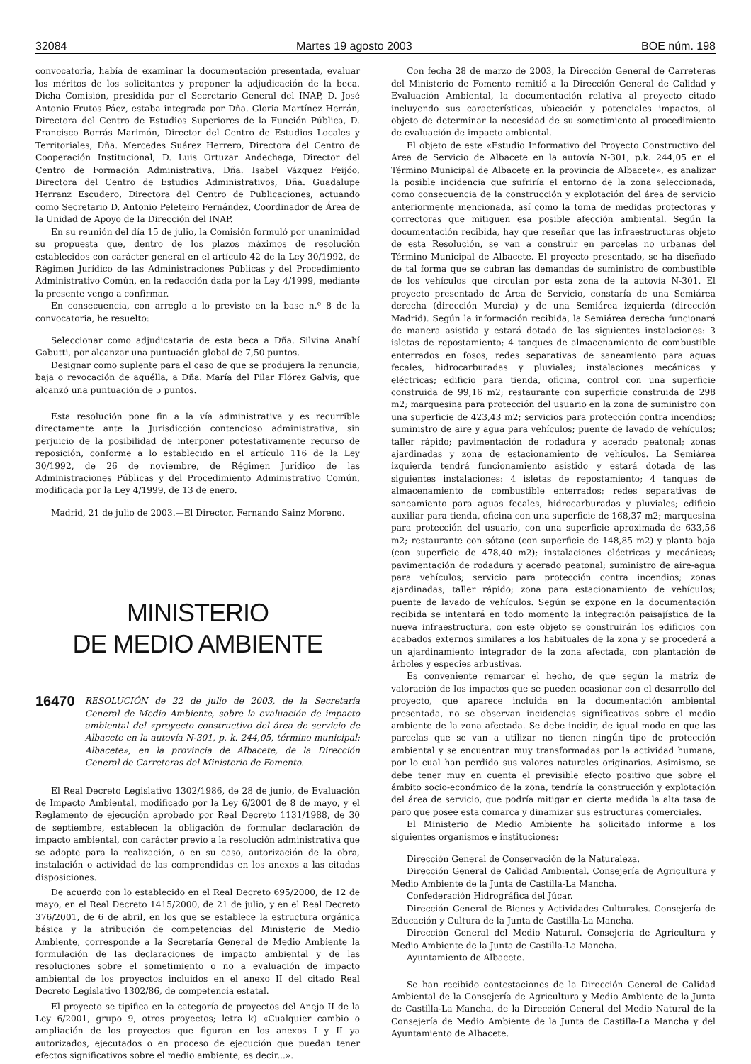32084 Martes 19 agosto 2003 BOE núm. 198
convocatoria, había de examinar la documentación presentada, evaluar los méritos de los solicitantes y proponer la adjudicación de la beca. Dicha Comisión, presidida por el Secretario General del INAP, D. José Antonio Frutos Páez, estaba integrada por Dña. Gloria Martínez Herrán, Directora del Centro de Estudios Superiores de la Función Pública, D. Francisco Borrás Marimón, Director del Centro de Estudios Locales y Territoriales, Dña. Mercedes Suárez Herrero, Directora del Centro de Cooperación Institucional, D. Luis Ortuzar Andechaga, Director del Centro de Formación Administrativa, Dña. Isabel Vázquez Feijóo, Directora del Centro de Estudios Administrativos, Dña. Guadalupe Herranz Escudero, Directora del Centro de Publicaciones, actuando como Secretario D. Antonio Peleteiro Fernández, Coordinador de Área de la Unidad de Apoyo de la Dirección del INAP.
En su reunión del día 15 de julio, la Comisión formuló por unanimidad su propuesta que, dentro de los plazos máximos de resolución establecidos con carácter general en el artículo 42 de la Ley 30/1992, de Régimen Jurídico de las Administraciones Públicas y del Procedimiento Administrativo Común, en la redacción dada por la Ley 4/1999, mediante la presente vengo a confirmar.
En consecuencia, con arreglo a lo previsto en la base n.º 8 de la convocatoria, he resuelto:
Seleccionar como adjudicataria de esta beca a Dña. Silvina Anahí Gabutti, por alcanzar una puntuación global de 7,50 puntos.
Designar como suplente para el caso de que se produjera la renuncia, baja o revocación de aquélla, a Dña. María del Pilar Flórez Galvis, que alcanzó una puntuación de 5 puntos.
Esta resolución pone fin a la vía administrativa y es recurrible directamente ante la Jurisdicción contencioso administrativa, sin perjuicio de la posibilidad de interponer potestativamente recurso de reposición, conforme a lo establecido en el artículo 116 de la Ley 30/1992, de 26 de noviembre, de Régimen Jurídico de las Administraciones Públicas y del Procedimiento Administrativo Común, modificada por la Ley 4/1999, de 13 de enero.
Madrid, 21 de julio de 2003.—El Director, Fernando Sainz Moreno.
MINISTERIO
DE MEDIO AMBIENTE
16470 RESOLUCIÓN de 22 de julio de 2003, de la Secretaría General de Medio Ambiente, sobre la evaluación de impacto ambiental del «proyecto constructivo del área de servicio de Albacete en la autovía N-301, p. k. 244,05, término municipal: Albacete», en la provincia de Albacete, de la Dirección General de Carreteras del Ministerio de Fomento.
El Real Decreto Legislativo 1302/1986, de 28 de junio, de Evaluación de Impacto Ambiental, modificado por la Ley 6/2001 de 8 de mayo, y el Reglamento de ejecución aprobado por Real Decreto 1131/1988, de 30 de septiembre, establecen la obligación de formular declaración de impacto ambiental, con carácter previo a la resolución administrativa que se adopte para la realización, o en su caso, autorización de la obra, instalación o actividad de las comprendidas en los anexos a las citadas disposiciones.
De acuerdo con lo establecido en el Real Decreto 695/2000, de 12 de mayo, en el Real Decreto 1415/2000, de 21 de julio, y en el Real Decreto 376/2001, de 6 de abril, en los que se establece la estructura orgánica básica y la atribución de competencias del Ministerio de Medio Ambiente, corresponde a la Secretaría General de Medio Ambiente la formulación de las declaraciones de impacto ambiental y de las resoluciones sobre el sometimiento o no a evaluación de impacto ambiental de los proyectos incluidos en el anexo II del citado Real Decreto Legislativo 1302/86, de competencia estatal.
El proyecto se tipifica en la categoría de proyectos del Anejo II de la Ley 6/2001, grupo 9, otros proyectos; letra k) «Cualquier cambio o ampliación de los proyectos que figuran en los anexos I y II ya autorizados, ejecutados o en proceso de ejecución que puedan tener efectos significativos sobre el medio ambiente, es decir...».
Con fecha 28 de marzo de 2003, la Dirección General de Carreteras del Ministerio de Fomento remitió a la Dirección General de Calidad y Evaluación Ambiental, la documentación relativa al proyecto citado incluyendo sus características, ubicación y potenciales impactos, al objeto de determinar la necesidad de su sometimiento al procedimiento de evaluación de impacto ambiental.
El objeto de este «Estudio Informativo del Proyecto Constructivo del Área de Servicio de Albacete en la autovía N-301, p.k. 244,05 en el Término Municipal de Albacete en la provincia de Albacete», es analizar la posible incidencia que sufriría el entorno de la zona seleccionada, como consecuencia de la construcción y explotación del área de servicio anteriormente mencionada, así como la toma de medidas protectoras y correctoras que mitiguen esa posible afección ambiental. Según la documentación recibida, hay que reseñar que las infraestructuras objeto de esta Resolución, se van a construir en parcelas no urbanas del Término Municipal de Albacete. El proyecto presentado, se ha diseñado de tal forma que se cubran las demandas de suministro de combustible de los vehículos que circulan por esta zona de la autovía N-301. El proyecto presentado de Área de Servicio, constaría de una Semiárea derecha (dirección Murcia) y de una Semiárea izquierda (dirección Madrid). Según la información recibida, la Semiárea derecha funcionará de manera asistida y estará dotada de las siguientes instalaciones: 3 isletas de repostamiento; 4 tanques de almacenamiento de combustible enterrados en fosos; redes separativas de saneamiento para aguas fecales, hidrocarburadas y pluviales; instalaciones mecánicas y eléctricas; edificio para tienda, oficina, control con una superficie construida de 99,16 m2; restaurante con superficie construida de 298 m2; marquesina para protección del usuario en la zona de suministro con una superficie de 423,43 m2; servicios para protección contra incendios; suministro de aire y agua para vehículos; puente de lavado de vehículos; taller rápido; pavimentación de rodadura y acerado peatonal; zonas ajardinadas y zona de estacionamiento de vehículos. La Semiárea izquierda tendrá funcionamiento asistido y estará dotada de las siguientes instalaciones: 4 isletas de repostamiento; 4 tanques de almacenamiento de combustible enterrados; redes separativas de saneamiento para aguas fecales, hidrocarburadas y pluviales; edificio auxiliar para tienda, oficina con una superficie de 168,37 m2; marquesina para protección del usuario, con una superficie aproximada de 633,56 m2; restaurante con sótano (con superficie de 148,85 m2) y planta baja (con superficie de 478,40 m2); instalaciones eléctricas y mecánicas; pavimentación de rodadura y acerado peatonal; suministro de aire-agua para vehículos; servicio para protección contra incendios; zonas ajardinadas; taller rápido; zona para estacionamiento de vehículos; puente de lavado de vehículos. Según se expone en la documentación recibida se intentará en todo momento la integración paisajística de la nueva infraestructura, con este objeto se construirán los edificios con acabados externos similares a los habituales de la zona y se procederá a un ajardinamiento integrador de la zona afectada, con plantación de árboles y especies arbustivas.
Es conveniente remarcar el hecho, de que según la matriz de valoración de los impactos que se pueden ocasionar con el desarrollo del proyecto, que aparece incluida en la documentación ambiental presentada, no se observan incidencias significativas sobre el medio ambiente de la zona afectada. Se debe incidir, de igual modo en que las parcelas que se van a utilizar no tienen ningún tipo de protección ambiental y se encuentran muy transformadas por la actividad humana, por lo cual han perdido sus valores naturales originarios. Asimismo, se debe tener muy en cuenta el previsible efecto positivo que sobre el ámbito socio-económico de la zona, tendría la construcción y explotación del área de servicio, que podría mitigar en cierta medida la alta tasa de paro que posee esta comarca y dinamizar sus estructuras comerciales.
El Ministerio de Medio Ambiente ha solicitado informe a los siguientes organismos e instituciones:
Dirección General de Conservación de la Naturaleza.
Dirección General de Calidad Ambiental. Consejería de Agricultura y Medio Ambiente de la Junta de Castilla-La Mancha.
Confederación Hidrográfica del Júcar.
Dirección General de Bienes y Actividades Culturales. Consejería de Educación y Cultura de la Junta de Castilla-La Mancha.
Dirección General del Medio Natural. Consejería de Agricultura y Medio Ambiente de la Junta de Castilla-La Mancha.
Ayuntamiento de Albacete.
Se han recibido contestaciones de la Dirección General de Calidad Ambiental de la Consejería de Agricultura y Medio Ambiente de la Junta de Castilla-La Mancha, de la Dirección General del Medio Natural de la Consejería de Medio Ambiente de la Junta de Castilla-La Mancha y del Ayuntamiento de Albacete.